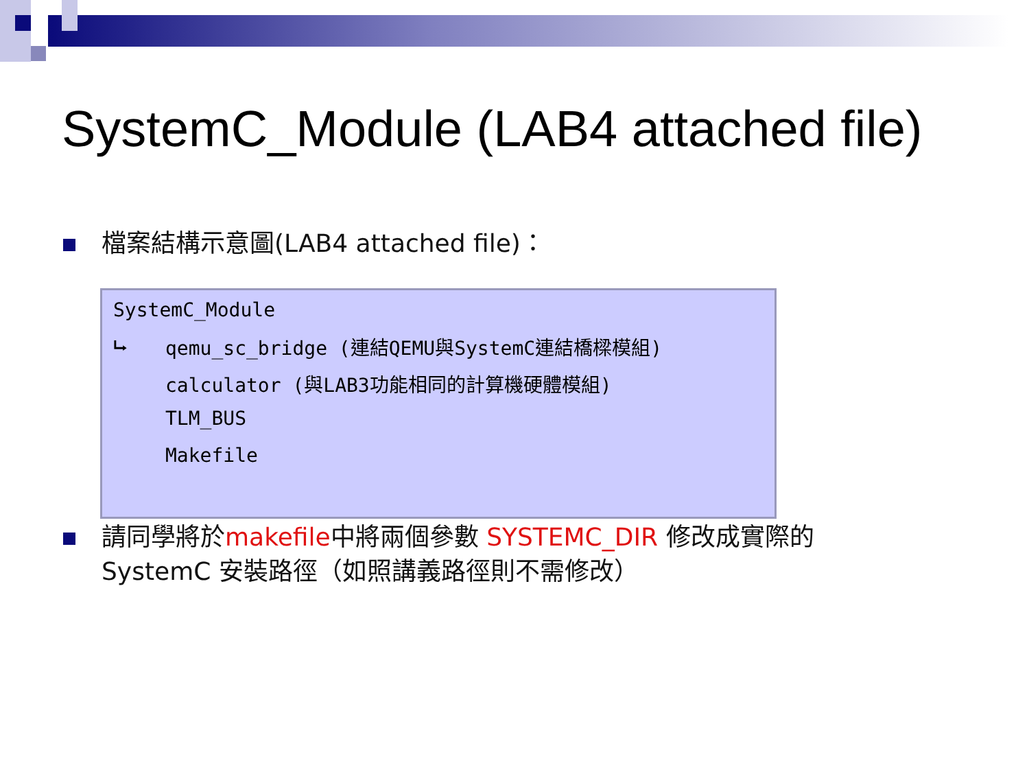SystemC_Module (LAB4 attached file)
檔案結構示意圖(LAB4 attached file)：
SystemC_Module
⮡ qemu_sc_bridge (連結QEMU與SystemC連結橋樑模組)
calculator (與LAB3功能相同的計算機硬體模組)
TLM_BUS
Makefile
請同學將於makefile中將兩個參數 SYSTEMC_DIR 修改成實際的
SystemC 安裝路徑（如照講義路徑則不需修改）